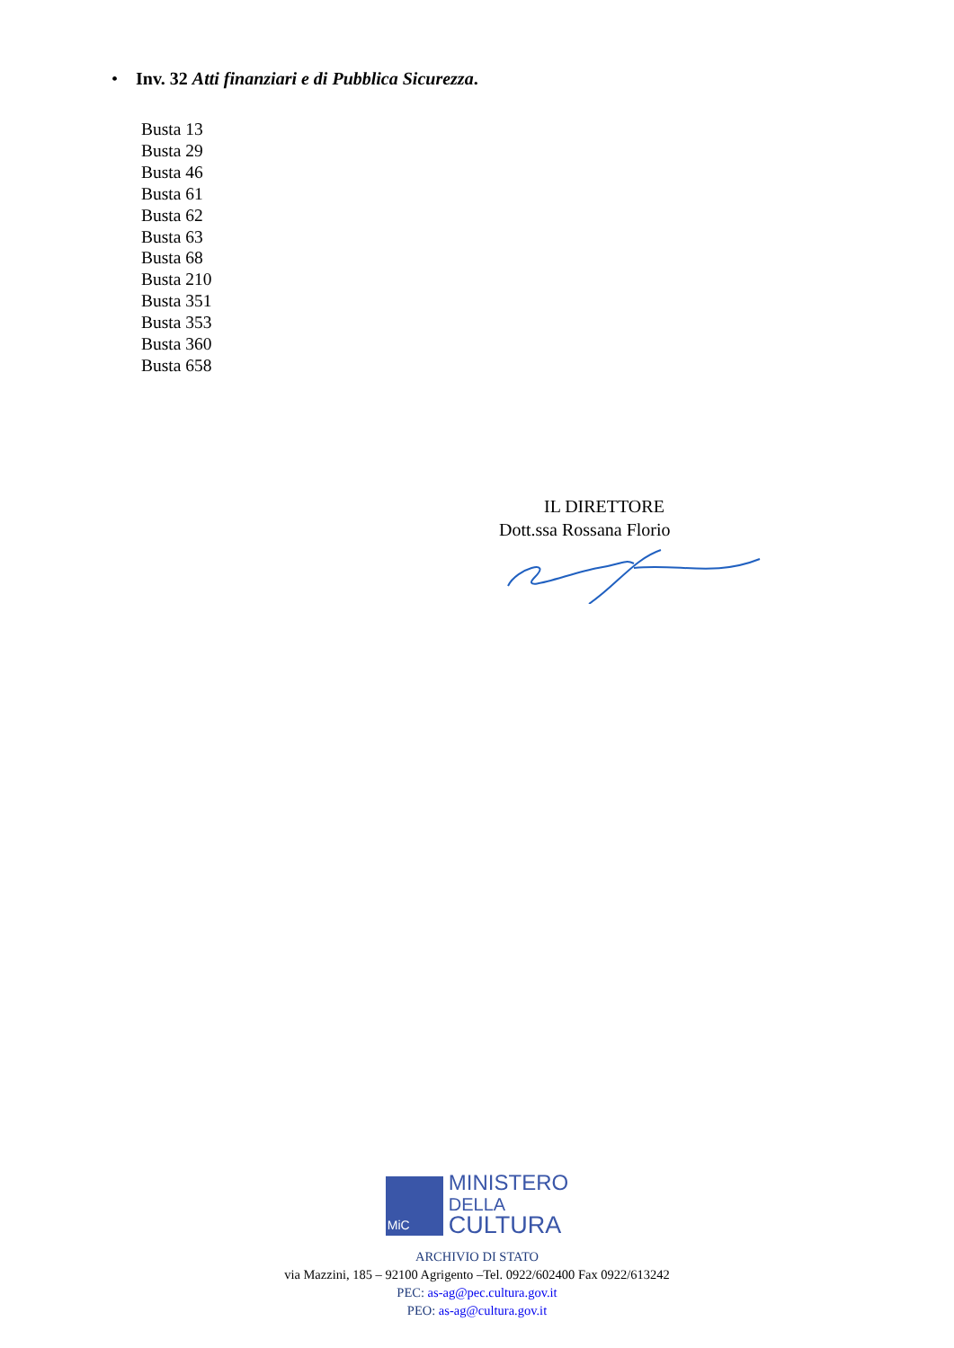• Inv. 32 Atti finanziari e di Pubblica Sicurezza.
Busta 13
Busta 29
Busta 46
Busta 61
Busta 62
Busta 63
Busta 68
Busta 210
Busta 351
Busta 353
Busta 360
Busta 658
IL DIRETTORE
Dott.ssa Rossana Florio
MiC
MINISTERO
DELLA
CULTURA
ARCHIVIO DI STATO
via Mazzini, 185 – 92100 Agrigento –Tel. 0922/602400 Fax 0922/613242
PEC: as-ag@pec.cultura.gov.it
PEO: as-ag@cultura.gov.it